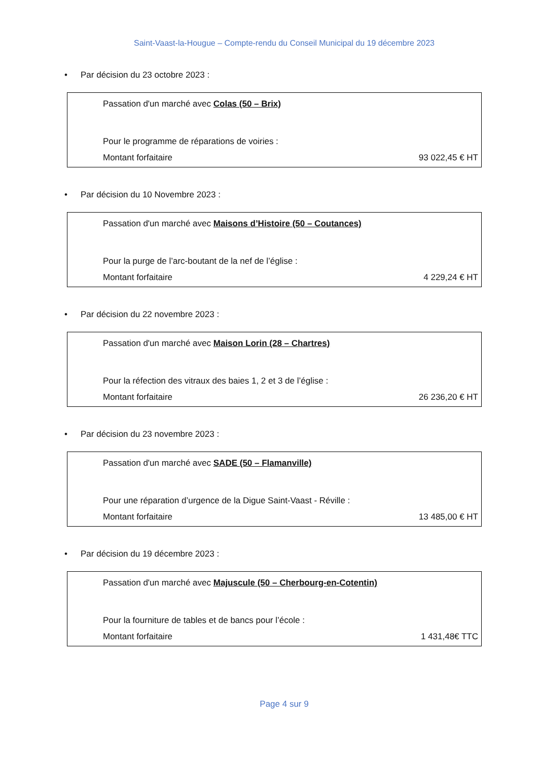Saint-Vaast-la-Hougue – Compte-rendu du Conseil Municipal du 19 décembre 2023
• Par décision du 23 octobre 2023 :
Passation d'un marché avec Colas (50 – Brix)
Pour le programme de réparations de voiries :
Montant forfaitaire 93 022,45 € HT
• Par décision du 10 Novembre 2023 :
Passation d'un marché avec Maisons d’Histoire (50 – Coutances)
Pour la purge de l’arc-boutant de la nef de l’église :
Montant forfaitaire 4 229,24 € HT
• Par décision du 22 novembre 2023 :
Passation d'un marché avec Maison Lorin (28 – Chartres)
Pour la réfection des vitraux des baies 1, 2 et 3 de l’église :
Montant forfaitaire 26 236,20 € HT
• Par décision du 23 novembre 2023 :
Passation d'un marché avec SADE (50 – Flamanville)
Pour une réparation d’urgence de la Digue Saint-Vaast - Réville :
Montant forfaitaire 13 485,00 € HT
• Par décision du 19 décembre 2023 :
Passation d'un marché avec Majuscule (50 – Cherbourg-en-Cotentin)
Pour la fourniture de tables et de bancs pour l’école :
Montant forfaitaire 1 431,48€ TTC
Page 4 sur 9